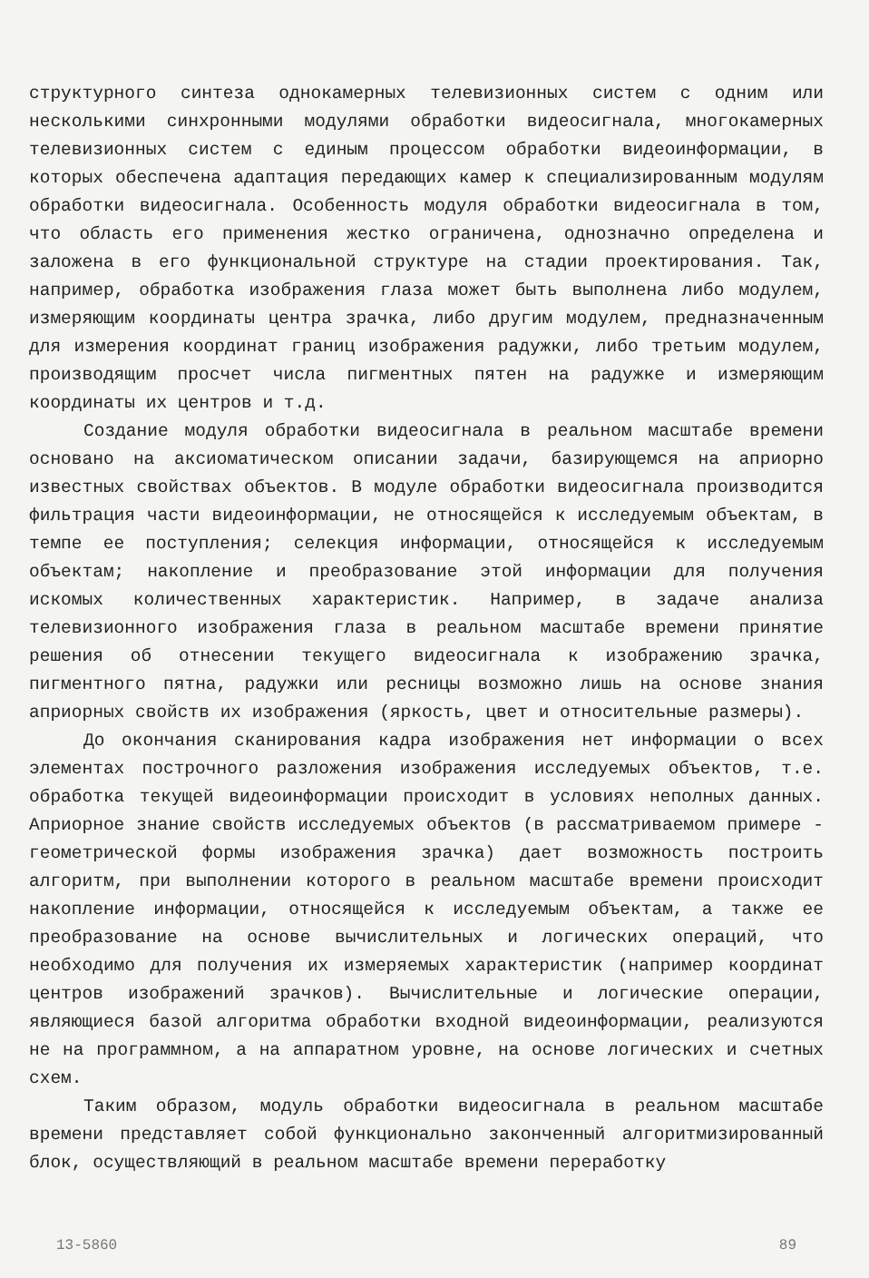структурного синтеза однокамерных телевизионных систем с одним или несколькими синхронными модулями обработки видеосигнала, многокамерных телевизионных систем с единым процессом обработки видеоинформации, в которых обеспечена адаптация передающих камер к специализированным модулям обработки видеосигнала. Особенность модуля обработки видеосигнала в том, что область его применения жестко ограничена, однозначно определена и заложена в его функциональной структуре на стадии проектирования. Так, например, обработка изображения глаза может быть выполнена либо модулем, измеряющим координаты центра зрачка, либо другим модулем, предназначенным для измерения координат границ изображения радужки, либо третьим модулем, производящим просчет числа пигментных пятен на радужке и измеряющим координаты их центров и т.д.
Создание модуля обработки видеосигнала в реальном масштабе времени основано на аксиоматическом описании задачи, базирующемся на априорно известных свойствах объектов. В модуле обработки видеосигнала производится фильтрация части видеоинформации, не относящейся к исследуемым объектам, в темпе ее поступления; селекция информации, относящейся к исследуемым объектам; накопление и преобразование этой информации для получения искомых количественных характеристик. Например, в задаче анализа телевизионного изображения глаза в реальном масштабе времени принятие решения об отнесении текущего видеосигнала к изображению зрачка, пигментного пятна, радужки или ресницы возможно лишь на основе знания априорных свойств их изображения (яркость, цвет и относительные размеры).
До окончания сканирования кадра изображения нет информации о всех элементах построчного разложения изображения исследуемых объектов, т.е. обработка текущей видеоинформации происходит в условиях неполных данных. Априорное знание свойств исследуемых объектов (в рассматриваемом примере - геометрической формы изображения зрачка) дает возможность построить алгоритм, при выполнении которого в реальном масштабе времени происходит накопление информации, относящейся к исследуемым объектам, а также ее преобразование на основе вычислительных и логических операций, что необходимо для получения их измеряемых характеристик (например координат центров изображений зрачков). Вычислительные и логические операции, являющиеся базой алгоритма обработки входной видеоинформации, реализуются не на программном, а на аппаратном уровне, на основе логических и счетных схем.
Таким образом, модуль обработки видеосигнала в реальном масштабе времени представляет собой функционально законченный алгоритмизированный блок, осуществляющий в реальном масштабе времени переработку
13-5860 89